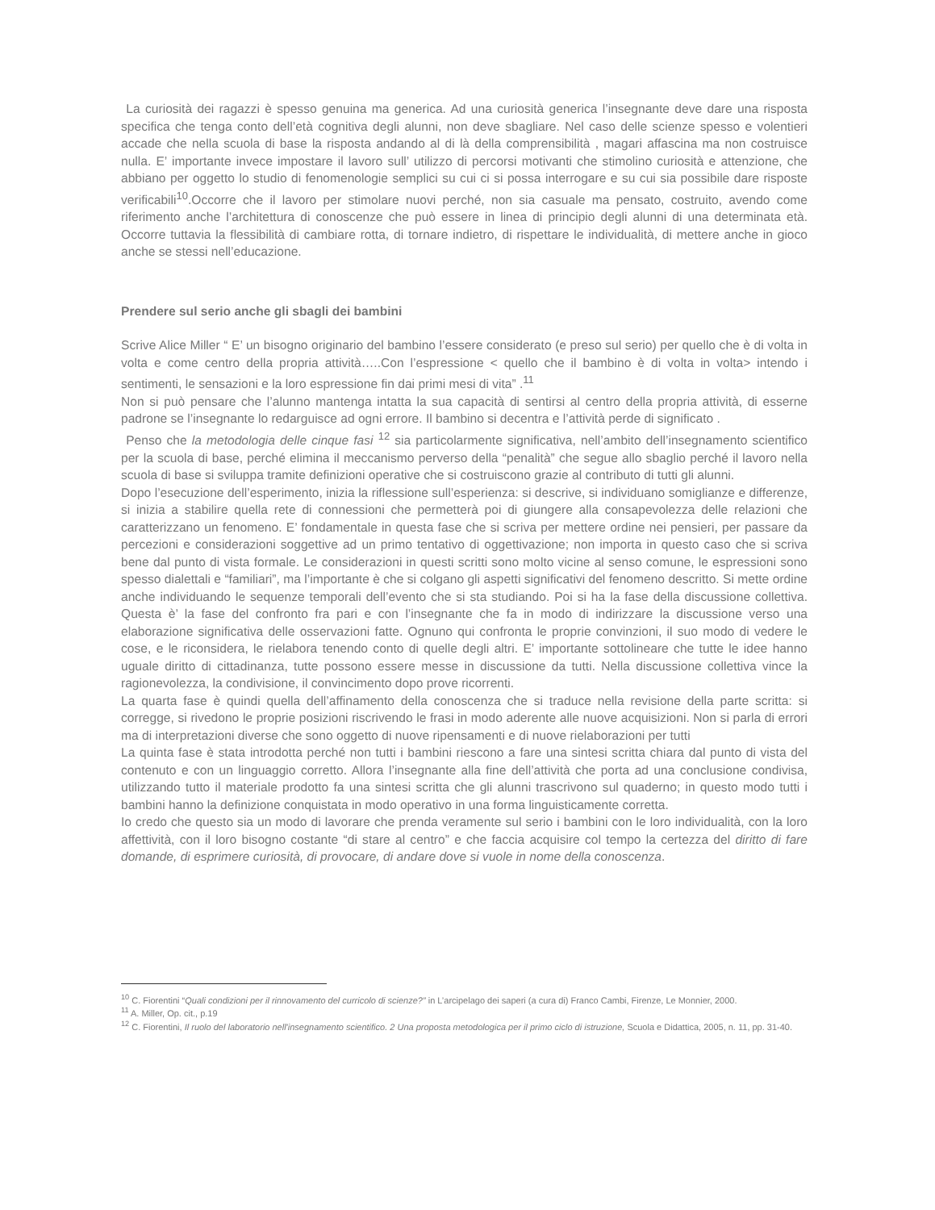La curiosità dei ragazzi è spesso genuina ma generica. Ad una curiosità generica l’insegnante deve dare una risposta specifica che tenga conto dell’età cognitiva degli alunni, non deve sbagliare. Nel caso delle scienze spesso e volentieri accade che nella scuola di base la risposta andando al di là della comprensibilità , magari affascina ma non costruisce nulla. E’ importante invece impostare il lavoro sull’ utilizzo di percorsi motivanti che stimolino curiosità e attenzione, che abbiano per oggetto lo studio di fenomenologie semplici su cui ci si possa interrogare e su cui sia possibile dare risposte verificabili<sup>10</sup>.Occorre che il lavoro per stimolare nuovi perché, non sia casuale ma pensato, costruito, avendo come riferimento anche l’architettura di conoscenze che può essere in linea di principio degli alunni di una determinata età. Occorre tuttavia la flessibilità di cambiare rotta, di tornare indietro, di rispettare le individualità, di mettere anche in gioco anche se stessi nell’educazione.
Prendere sul serio anche gli sbagli dei bambini
Scrive Alice Miller “ E’ un bisogno originario del bambino l’essere considerato (e preso sul serio) per quello che è di volta in volta e come centro della propria attività…..Con l’espressione < quello che il bambino è di volta in volta> intendo i sentimenti, le sensazioni e la loro espressione fin dai primi mesi di vita” .<sup>11</sup>
Non si può pensare che l’alunno mantenga intatta la sua capacità di sentirsi al centro della propria attività, di esserne padrone se l’insegnante lo redarguisce ad ogni errore. Il bambino si decentra e l’attività perde di significato .
Penso che la metodologia delle cinque fasi <sup>12</sup> sia particolarmente significativa, nell’ambito dell’insegnamento scientifico per la scuola di base, perché elimina il meccanismo perverso della “penalità” che segue allo sbaglio perché il lavoro nella scuola di base si sviluppa tramite definizioni operative che si costruiscono grazie al contributo di tutti gli alunni.
Dopo l’esecuzione dell’esperimento, inizia la riflessione sull’esperienza: si descrive, si individuano somiglianze e differenze, si inizia a stabilire quella rete di connessioni che permetterà poi di giungere alla consapevolezza delle relazioni che caratterizzano un fenomeno. E’ fondamentale in questa fase che si scriva per mettere ordine nei pensieri, per passare da percezioni e considerazioni soggettive ad un primo tentativo di oggettivazione; non importa in questo caso che si scriva bene dal punto di vista formale. Le considerazioni in questi scritti sono molto vicine al senso comune, le espressioni sono spesso dialettali e “familiari”, ma l’importante è che si colgano gli aspetti significativi del fenomeno descritto. Si mette ordine anche individuando le sequenze temporali dell’evento che si sta studiando. Poi si ha la fase della discussione collettiva. Questa è’ la fase del confronto fra pari e con l’insegnante che fa in modo di indirizzare la discussione verso una elaborazione significativa delle osservazioni fatte. Ognuno qui confronta le proprie convinzioni, il suo modo di vedere le cose, e le riconsidera, le rielabora tenendo conto di quelle degli altri. E’ importante sottolineare che tutte le idee hanno uguale diritto di cittadinanza, tutte possono essere messe in discussione da tutti. Nella discussione collettiva vince la ragionevolezza, la condivisione, il convincimento dopo prove ricorrenti.
La quarta fase è quindi quella dell’affinamento della conoscenza che si traduce nella revisione della parte scritta: si corregge, si rivedono le proprie posizioni riscrivendo le frasi in modo aderente alle nuove acquisizioni. Non si parla di errori ma di interpretazioni diverse che sono oggetto di nuove ripensamenti e di nuove rielaborazioni per tutti
La quinta fase è stata introdotta perché non tutti i bambini riescono a fare una sintesi scritta chiara dal punto di vista del contenuto e con un linguaggio corretto. Allora l’insegnante alla fine dell’attività che porta ad una conclusione condivisa, utilizzando tutto il materiale prodotto fa una sintesi scritta che gli alunni trascrivono sul quaderno; in questo modo tutti i bambini hanno la definizione conquistata in modo operativo in una forma linguisticamente corretta.
Io credo che questo sia un modo di lavorare che prenda veramente sul serio i bambini con le loro individualità, con la loro affettività, con il loro bisogno costante “di stare al centro” e che faccia acquisire col tempo la certezza del diritto di fare domande, di esprimere curiosità, di provocare, di andare dove si vuole in nome della conoscenza.
<sup>10</sup> C. Fiorentini “Quali condizioni per il rinnovamento del curricolo di scienze?” in L’arcipelago dei saperi (a cura di) Franco Cambi, Firenze, Le Monnier, 2000.
<sup>11</sup> A. Miller, Op. cit., p.19
<sup>12</sup> C. Fiorentini, Il ruolo del laboratorio nell'insegnamento scientifico. 2 Una proposta metodologica per il primo ciclo di istruzione, Scuola e Didattica, 2005, n. 11, pp. 31-40.